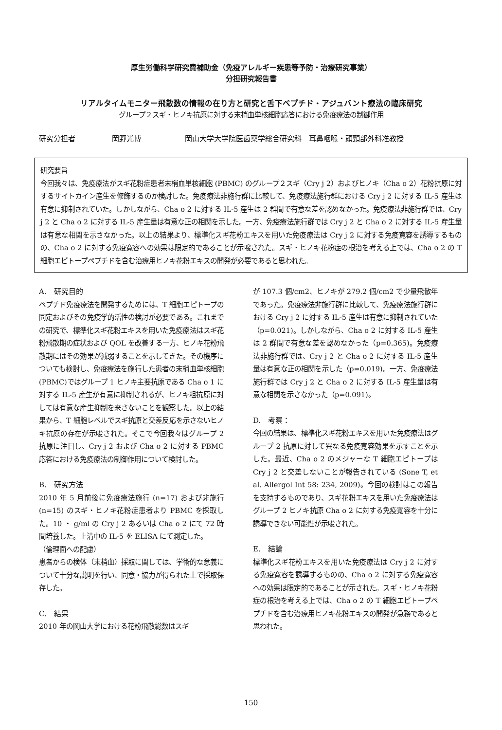厚生労働科学研究費補助金（免疫アレルギー疾患等予防・治療研究事業）
分担研究報告書
リアルタイムモニター飛散数の情報の在り方と研究と舌下ペプチド・アジュバント療法の臨床研究
グループ２スギ・ヒノキ抗原に対する末梢血単核細胞応答における免疫療法の制御作用
研究分担者 岡野光博 岡山大学大学院医歯薬学総合研究科　耳鼻咽喉・頭頸部外科准教授
研究要旨
今回我々は、免疫療法がスギ花粉症患者末梢血単核細胞 (PBMC) のグループ２スギ（Cry j 2）およびヒノキ（Cha o 2）花粉抗原に対するサイトカイン産生を修飾するのか検討した。免疫療法非施行群に比較して、免疫療法施行群における Cry j 2 に対する IL-5 産生は有意に抑制されていた。しかしながら、Cha o 2 に対する IL-5 産生は 2 群間で有意な差を認めなかった。免疫療法非施行群では、Cry j 2 と Cha o 2 に対する IL-5 産生量は有意な正の相関を示した。一方、免疫療法施行群では Cry j 2 と Cha o 2 に対する IL-5 産生量は有意な相関を示さなかった。以上の結果より、標準化スギ花粉エキスを用いた免疫療法は Cry j 2 に対する免疫寛容を誘導するものの、Cha o 2 に対する免疫寛容への効果は限定的であることが示唆された。スギ・ヒノキ花粉症の根治を考える上では、Cha o 2 の T 細胞エピトープペプチドを含む治療用ヒノキ花粉エキスの開発が必要であると思われた。
A.　研究目的
ペプチド免疫療法を開発するためには、T 細胞エピトープの同定およびその免疫学的活性の検討が必要である。これまでの研究で、標準化スギ花粉エキスを用いた免疫療法はスギ花粉飛散期の症状および QOL を改善する一方、ヒノキ花粉飛散期にはその効果が減弱することを示してきた。その機序についても検討し、免疫療法を施行した患者の末梢血単核細胞 (PBMC)ではグループ 1 ヒノキ主要抗原である Cha o 1 に対する IL-5 産生が有意に抑制されるが、ヒノキ粗抗原に対しては有意な産生抑制を来さないことを観察した。以上の結果から、T 細胞レベルでスギ抗原と交差反応を示さないヒノキ抗原の存在が示唆された。そこで今回我々はグループ 2 抗原に注目し、Cry j 2 および Cha o 2 に対する PBMC 応答における免疫療法の制御作用について検討した。
B.　研究方法
2010 年 5 月前後に免疫療法施行 (n=17) および非施行 (n=15) のスギ・ヒノキ花粉症患者より PBMC を採取した。10 ・ g/ml の Cry j 2 あるいは Cha o 2 にて 72 時間培養した。上清中の IL-5 を ELISA にて測定した。
（倫理面への配慮）
患者からの検体（末梢血）採取に関しては、学術的な意義について十分な説明を行い、同意・協力が得られた上で採取保存した。
C.　結果
2010 年の岡山大学における花粉飛散総数はスギ
が 107.3 個/cm2、ヒノキが 279.2 個/cm2 で少量飛散年であった。免疫療法非施行群に比較して、免疫療法施行群における Cry j 2 に対する IL-5 産生は有意に抑制されていた（p=0.021)。しかしながら、Cha o 2 に対する IL-5 産生は 2 群間で有意な差を認めなかった（p=0.365)。免疫療法非施行群では、Cry j 2 と Cha o 2 に対する IL-5 産生量は有意な正の相関を示した（p=0.019)。一方、免疫療法施行群では Cry j 2 と Cha o 2 に対する IL-5 産生量は有意な相関を示さなかった（p=0.091)。
D.　考察：
今回の結果は、標準化スギ花粉エキスを用いた免疫療法はグループ 2 抗原に対して異なる免疫寛容効果を示すことを示した。最近、Cha o 2 のメジャーな T 細胞エピトープは Cry j 2 と交差しないことが報告されている (Sone T, et al. Allergol Int 58: 234, 2009)。今回の検討はこの報告を支持するものであり、スギ花粉エキスを用いた免疫療法はグループ 2 ヒノキ抗原 Cha o 2 に対する免疫寛容を十分に誘導できない可能性が示唆された。
E.　結論
標準化スギ花粉エキスを用いた免疫療法は Cry j 2 に対する免疫寛容を誘導するものの、Cha o 2 に対する免疫寛容への効果は限定的であることが示された。スギ・ヒノキ花粉症の根治を考える上では、Cha o 2 の T 細胞エピトープペプチドを含む治療用ヒノキ花粉エキスの開発が急務であると思われた。
150